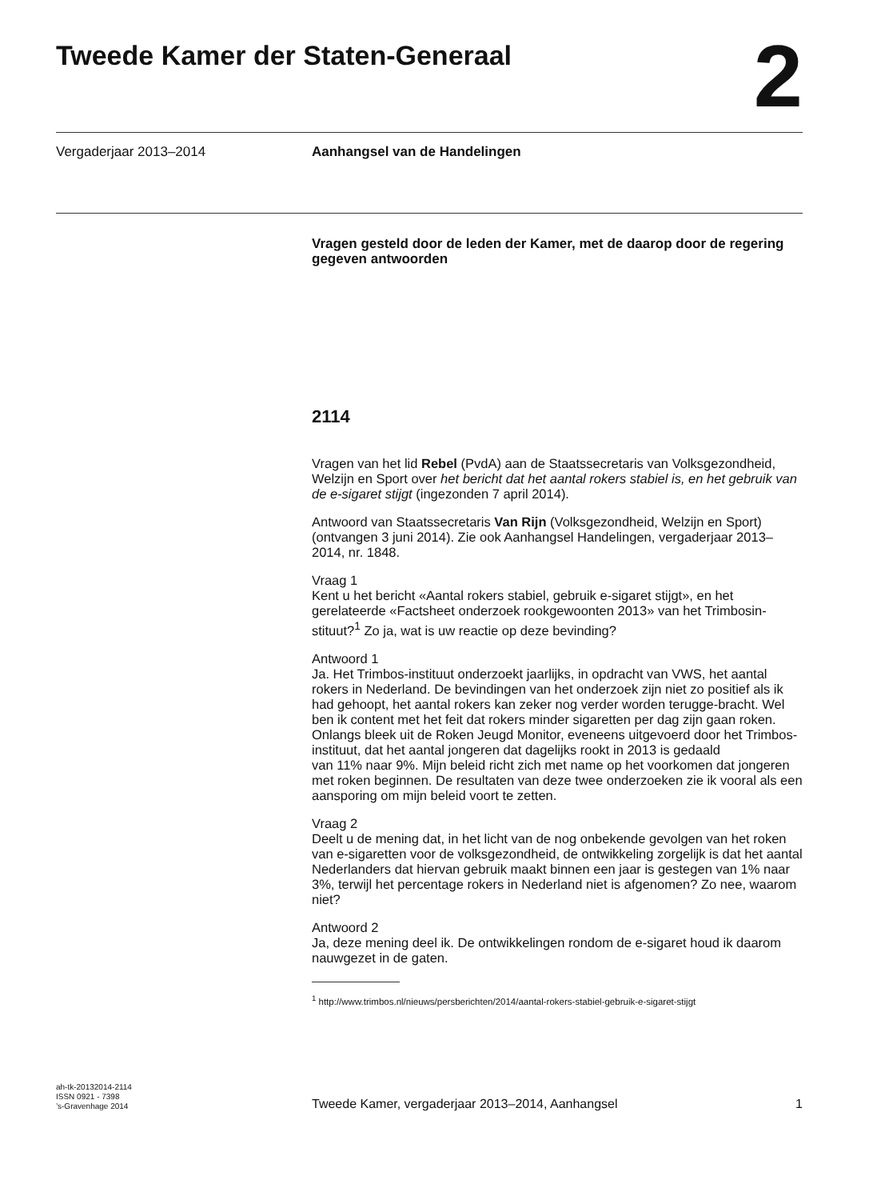Tweede Kamer der Staten-Generaal
2
Vergaderjaar 2013–2014 Aanhangsel van de Handelingen
Vragen gesteld door de leden der Kamer, met de daarop door de regering gegeven antwoorden
2114
Vragen van het lid Rebel (PvdA) aan de Staatssecretaris van Volksgezondheid, Welzijn en Sport over het bericht dat het aantal rokers stabiel is, en het gebruik van de e-sigaret stijgt (ingezonden 7 april 2014).
Antwoord van Staatssecretaris Van Rijn (Volksgezondheid, Welzijn en Sport) (ontvangen 3 juni 2014). Zie ook Aanhangsel Handelingen, vergaderjaar 2013–2014, nr. 1848.
Vraag 1
Kent u het bericht «Aantal rokers stabiel, gebruik e-sigaret stijgt», en het gerelateerde «Factsheet onderzoek rookgewoonten 2013» van het Trimbosin-stituut?<sup>1</sup> Zo ja, wat is uw reactie op deze bevinding?
Antwoord 1
Ja. Het Trimbos-instituut onderzoekt jaarlijks, in opdracht van VWS, het aantal rokers in Nederland. De bevindingen van het onderzoek zijn niet zo positief als ik had gehoopt, het aantal rokers kan zeker nog verder worden terugge-bracht. Wel ben ik content met het feit dat rokers minder sigaretten per dag zijn gaan roken.
Onlangs bleek uit de Roken Jeugd Monitor, eveneens uitgevoerd door het Trimbos-instituut, dat het aantal jongeren dat dagelijks rookt in 2013 is gedaald
van 11% naar 9%. Mijn beleid richt zich met name op het voorkomen dat jongeren met roken beginnen. De resultaten van deze twee onderzoeken zie ik vooral als een aansporing om mijn beleid voort te zetten.
Vraag 2
Deelt u de mening dat, in het licht van de nog onbekende gevolgen van het roken van e-sigaretten voor de volksgezondheid, de ontwikkeling zorgelijk is dat het aantal Nederlanders dat hiervan gebruik maakt binnen een jaar is gestegen van 1% naar 3%, terwijl het percentage rokers in Nederland niet is afgenomen? Zo nee, waarom niet?
Antwoord 2
Ja, deze mening deel ik. De ontwikkelingen rondom de e-sigaret houd ik daarom nauwgezet in de gaten.
<sup>1</sup> http://www.trimbos.nl/nieuws/persberichten/2014/aantal-rokers-stabiel-gebruik-e-sigaret-stijgt
ah-tk-20132014-2114
ISSN 0921 - 7398
’s-Gravenhage 2014
Tweede Kamer, vergaderjaar 2013–2014, Aanhangsel
1